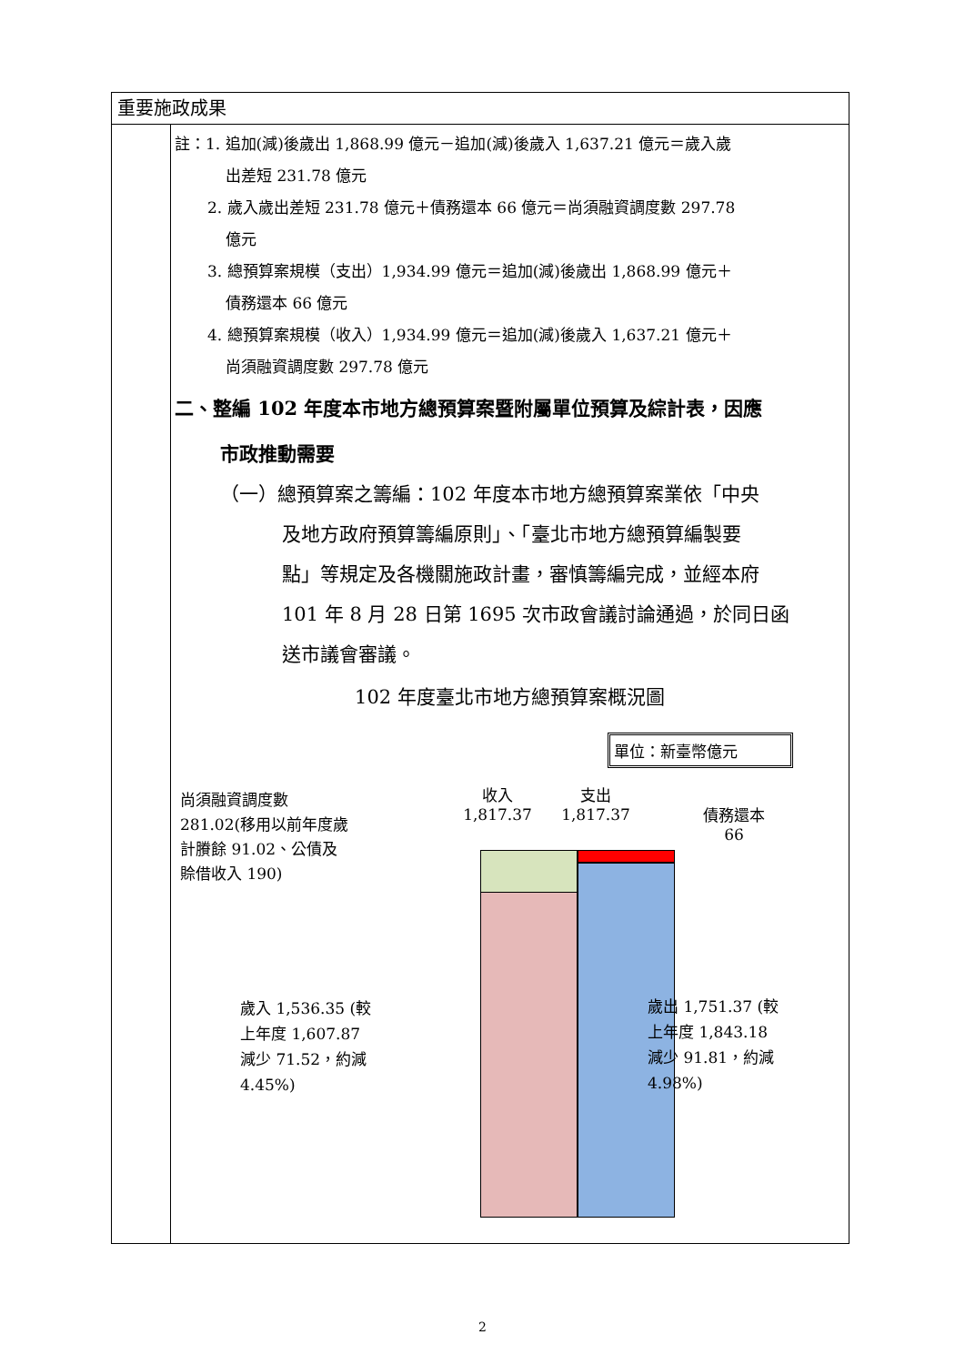重要施政成果
註：1. 追加(減)後歲出 1,868.99 億元－追加(減)後歲入 1,637.21 億元＝歲入歲
出差短 231.78 億元
2. 歲入歲出差短 231.78 億元＋債務還本 66 億元＝尚須融資調度數 297.78
億元
3. 總預算案規模（支出）1,934.99 億元＝追加(減)後歲出 1,868.99 億元＋
債務還本 66 億元
4. 總預算案規模（收入）1,934.99 億元＝追加(減)後歲入 1,637.21 億元＋
尚須融資調度數 297.78 億元
二、整編 102 年度本市地方總預算案暨附屬單位預算及綜計表，因應
市政推動需要
（一）總預算案之籌編：102 年度本市地方總預算案業依「中央
及地方政府預算籌編原則」、「臺北市地方總預算編製要
點」等規定及各機關施政計畫，審慎籌編完成，並經本府
101 年 8 月 28 日第 1695 次市政會議討論通過，於同日函
送市議會審議。
102 年度臺北市地方總預算案概況圖
單位：新臺幣億元
尚須融資調度數 281.02(移用以前年度歲計賸餘 91.02、公債及賒借收入 190)
收入
1,817.37
支出
1,817.37
債務還本
66
歲入 1,536.35 (較上年度 1,607.87 減少 71.52，約減 4.45%)
歲出 1,751.37 (較上年度 1,843.18 減少 91.81，約減 4.98%)
2